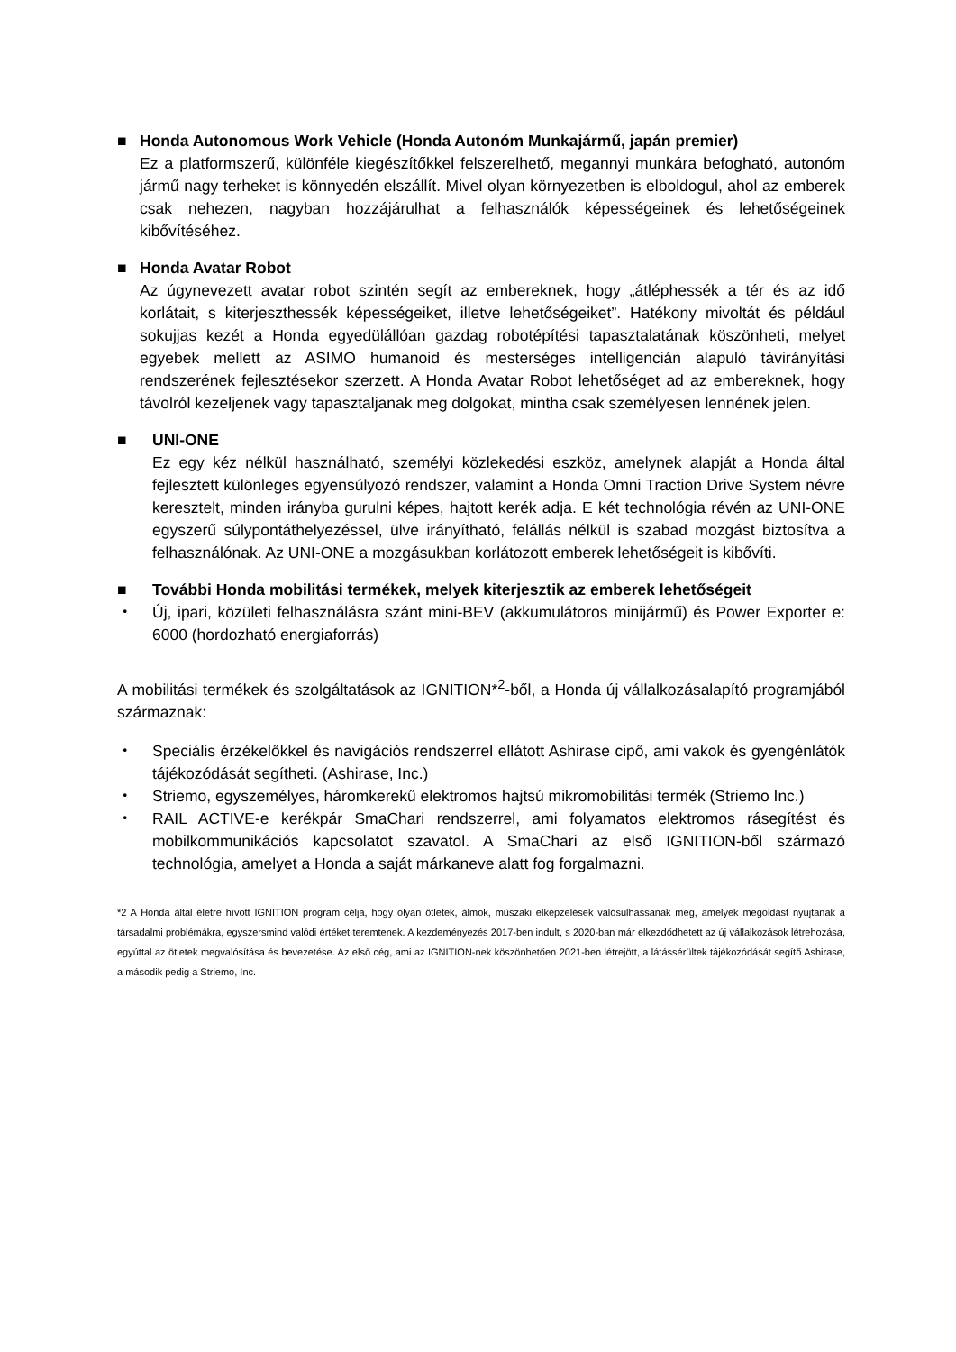■ Honda Autonomous Work Vehicle (Honda Autonóm Munkajármű, japán premier)
Ez a platformszerű, különféle kiegészítőkkel felszerelhető, megannyi munkára befogható, autonóm jármű nagy terheket is könnyedén elszállít. Mivel olyan környezetben is elboldogul, ahol az emberek csak nehezen, nagyban hozzájárulhat a felhasználók képességeinek és lehetőségeinek kibővítéséhez.
■ Honda Avatar Robot
Az úgynevezett avatar robot szintén segít az embereknek, hogy „átléphessék a tér és az idő korlátait, s kiterjeszthessék képességeiket, illetve lehetőségeiket”. Hatékony mivoltát és például sokujjas kezét a Honda egyedülállóan gazdag robotépítési tapasztalatának köszönheti, melyet egyebek mellett az ASIMO humanoid és mesterséges intelligencián alapuló távirányítási rendszerének fejlesztésekor szerzett. A Honda Avatar Robot lehetőséget ad az embereknek, hogy távolról kezeljenek vagy tapasztaljanak meg dolgokat, mintha csak személyesen lennének jelen.
■ UNI-ONE
Ez egy kéz nélkül használható, személyi közlekedési eszköz, amelynek alapját a Honda által fejlesztett különleges egyensúlyozó rendszer, valamint a Honda Omni Traction Drive System névre keresztelt, minden irányba gurulni képes, hajtott kerék adja. E két technológia révén az UNI-ONE egyszerű súlypontáthelyezéssel, ülve irányítható, felállás nélkül is szabad mozgást biztosítva a felhasználónak. Az UNI-ONE a mozgásukban korlátozott emberek lehetőségeit is kibővíti.
■ További Honda mobilitási termékek, melyek kiterjesztik az emberek lehetőségeit
・ Új, ipari, közületi felhasználásra szánt mini-BEV (akkumulátoros minijármű) és Power Exporter e: 6000 (hordozható energiaforrás)
A mobilitási termékek és szolgáltatások az IGNITION*<sup>2</sup>-ből, a Honda új vállalkozásalapító programjából származnak:
・ Speciális érzékelőkkel és navigációs rendszerrel ellátott Ashirase cipő, ami vakok és gyengénlátók tájékozódását segítheti. (Ashirase, Inc.)
・ Striemo, egyszemélyes, háromkerekű elektromos hajtsú mikromobilitási termék (Striemo Inc.)
・ RAIL ACTIVE-e kerékpár SmaChari rendszerrel, ami folyamatos elektromos rásegítést és mobilkommunikációs kapcsolatot szavatol. A SmaChari az első IGNITION-ből származó technológia, amelyet a Honda a saját márkaneve alatt fog forgalmazni.
*2 A Honda által életre hívott IGNITION program célja, hogy olyan ötletek, álmok, műszaki elképzelések valósulhassanak meg, amelyek megoldást nyújtanak a társadalmi problémákra, egyszersmind valódi értéket teremtenek. A kezdeményezés 2017-ben indult, s 2020-ban már elkezdődhetett az új vállalkozások létrehozása, egyúttal az ötletek megvalósítása és bevezetése. Az első cég, ami az IGNITION-nek köszönhetően 2021-ben létrejött, a látássérültek tájékozódását segítő Ashirase, a második pedig a Striemo, Inc.